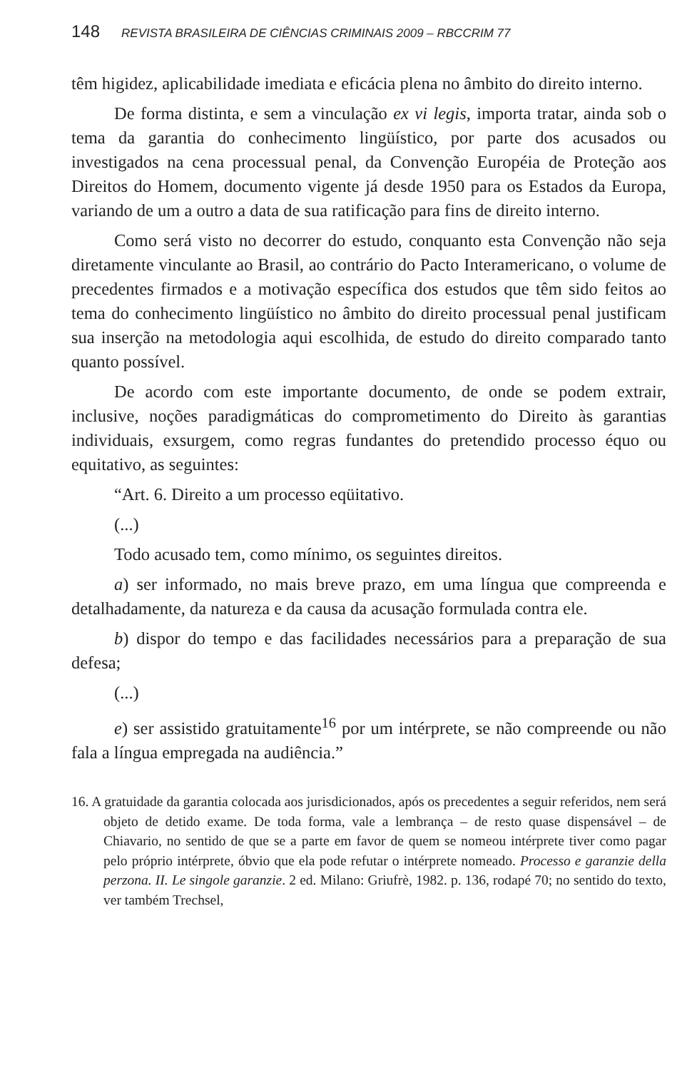148 REVISTA BRASILEIRA DE CIÊNCIAS CRIMINAIS 2009 – RBCCRIM 77
têm higidez, aplicabilidade imediata e eficácia plena no âmbito do direito interno.
De forma distinta, e sem a vinculação ex vi legis, importa tratar, ainda sob o tema da garantia do conhecimento lingüístico, por parte dos acusados ou investigados na cena processual penal, da Convenção Européia de Proteção aos Direitos do Homem, documento vigente já desde 1950 para os Estados da Europa, variando de um a outro a data de sua ratificação para fins de direito interno.
Como será visto no decorrer do estudo, conquanto esta Convenção não seja diretamente vinculante ao Brasil, ao contrário do Pacto Interamericano, o volume de precedentes firmados e a motivação específica dos estudos que têm sido feitos ao tema do conhecimento lingüístico no âmbito do direito processual penal justificam sua inserção na metodologia aqui escolhida, de estudo do direito comparado tanto quanto possível.
De acordo com este importante documento, de onde se podem extrair, inclusive, noções paradigmáticas do comprometimento do Direito às garantias individuais, exsurgem, como regras fundantes do pretendido processo équo ou equitativo, as seguintes:
“Art. 6. Direito a um processo eqüitativo.
(...)
Todo acusado tem, como mínimo, os seguintes direitos.
a) ser informado, no mais breve prazo, em uma língua que compreenda e detalhadamente, da natureza e da causa da acusação formulada contra ele.
b) dispor do tempo e das facilidades necessários para a preparação de sua defesa;
(...)
e) ser assistido gratuitamente<sup>16</sup> por um intérprete, se não compreende ou não fala a língua empregada na audiência.”
16. A gratuidade da garantia colocada aos jurisdicionados, após os precedentes a seguir referidos, nem será objeto de detido exame. De toda forma, vale a lembrança – de resto quase dispensável – de Chiavario, no sentido de que se a parte em favor de quem se nomeou intérprete tiver como pagar pelo próprio intérprete, óbvio que ela pode refutar o intérprete nomeado. Processo e garanzie della perzona. II. Le singole garanzie. 2 ed. Milano: Griufrè, 1982. p. 136, rodapé 70; no sentido do texto, ver também Trechsel,